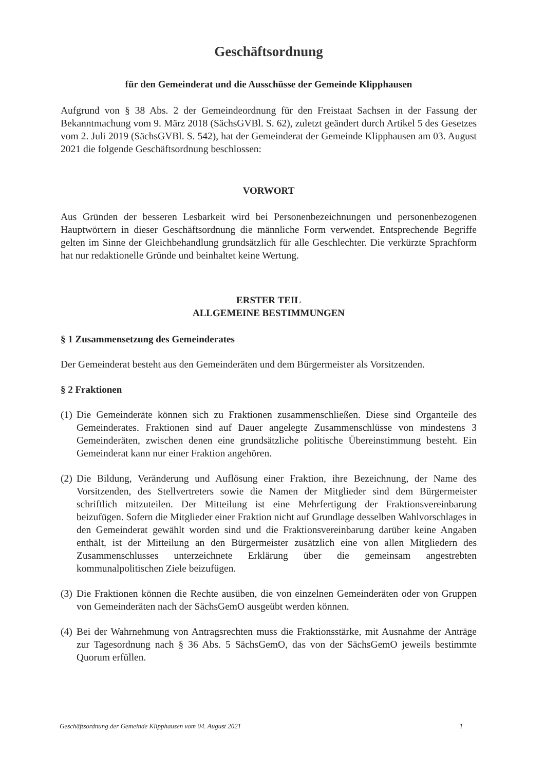Geschäftsordnung
für den Gemeinderat und die Ausschüsse der Gemeinde Klipphausen
Aufgrund von § 38 Abs. 2 der Gemeindeordnung für den Freistaat Sachsen in der Fassung der Bekanntmachung vom 9. März 2018 (SächsGVBl. S. 62), zuletzt geändert durch Artikel 5 des Gesetzes vom 2. Juli 2019 (SächsGVBl. S. 542), hat der Gemeinderat der Gemeinde Klipphausen am 03. August 2021 die folgende Geschäftsordnung beschlossen:
VORWORT
Aus Gründen der besseren Lesbarkeit wird bei Personenbezeichnungen und personenbezogenen Hauptwörtern in dieser Geschäftsordnung die männliche Form verwendet. Entsprechende Begriffe gelten im Sinne der Gleichbehandlung grundsätzlich für alle Geschlechter. Die verkürzte Sprachform hat nur redaktionelle Gründe und beinhaltet keine Wertung.
ERSTER TEIL
ALLGEMEINE BESTIMMUNGEN
§ 1 Zusammensetzung des Gemeinderates
Der Gemeinderat besteht aus den Gemeinderäten und dem Bürgermeister als Vorsitzenden.
§ 2 Fraktionen
(1)
Die Gemeinderäte können sich zu Fraktionen zusammenschließen. Diese sind Organteile des Gemeinderates. Fraktionen sind auf Dauer angelegte Zusammenschlüsse von mindestens 3 Gemeinderäten, zwischen denen eine grundsätzliche politische Übereinstimmung besteht. Ein Gemeinderat kann nur einer Fraktion angehören.
(2)
Die Bildung, Veränderung und Auflösung einer Fraktion, ihre Bezeichnung, der Name des Vorsitzenden, des Stellvertreters sowie die Namen der Mitglieder sind dem Bürgermeister schriftlich mitzuteilen. Der Mitteilung ist eine Mehrfertigung der Fraktionsvereinbarung beizufügen. Sofern die Mitglieder einer Fraktion nicht auf Grundlage desselben Wahlvorschlages in den Gemeinderat gewählt worden sind und die Fraktionsvereinbarung darüber keine Angaben enthält, ist der Mitteilung an den Bürgermeister zusätzlich eine von allen Mitgliedern des Zusammenschlusses unterzeichnete Erklärung über die gemeinsam angestrebten kommunalpolitischen Ziele beizufügen.
(3)
Die Fraktionen können die Rechte ausüben, die von einzelnen Gemeinderäten oder von Gruppen von Gemeinderäten nach der SächsGemO ausgeübt werden können.
(4)
Bei der Wahrnehmung von Antragsrechten muss die Fraktionsstärke, mit Ausnahme der Anträge zur Tagesordnung nach § 36 Abs. 5 SächsGemO, das von der SächsGemO jeweils bestimmte Quorum erfüllen.
Geschäftsordnung der Gemeinde Klipphausen vom 04. August 2021 1